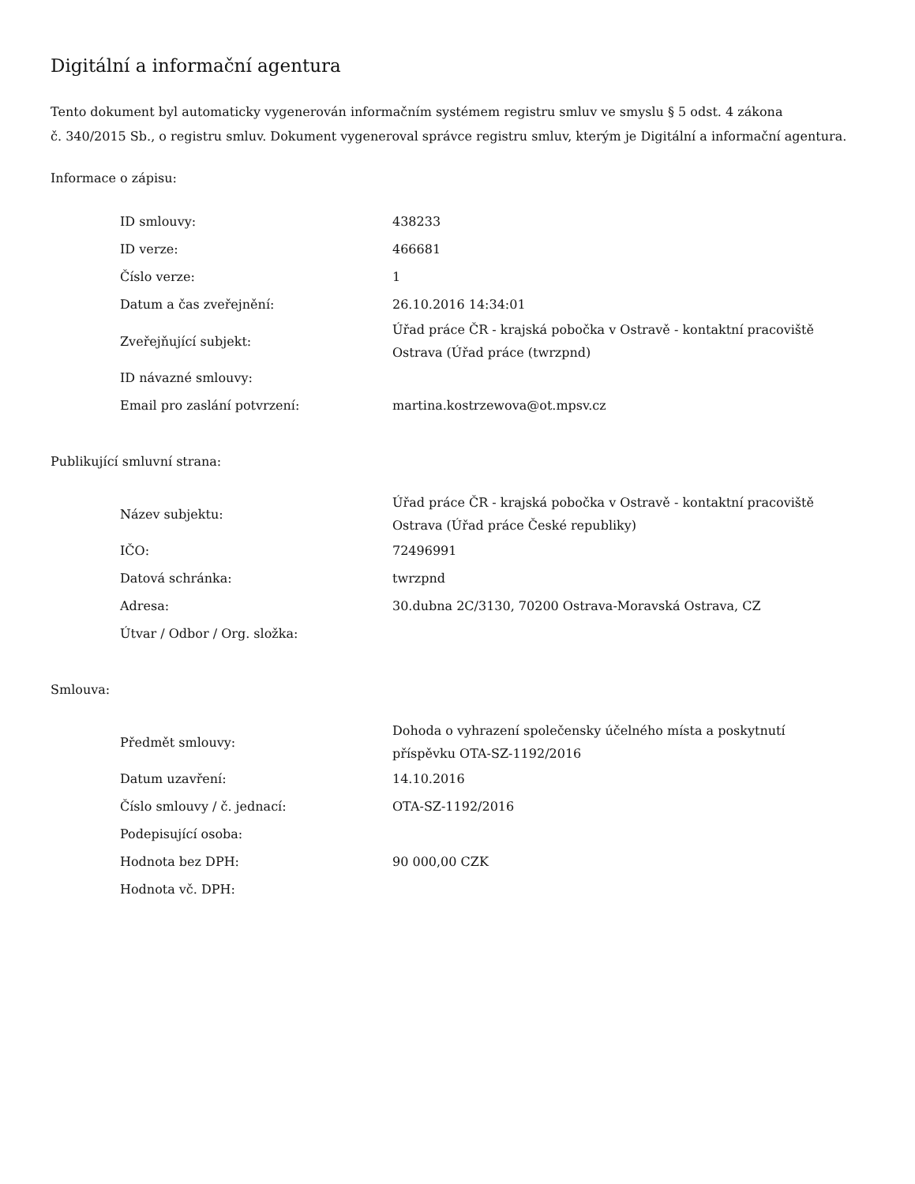Digitální a informační agentura
Tento dokument byl automaticky vygenerován informačním systémem registru smluv ve smyslu § 5 odst. 4 zákona
č. 340/2015 Sb., o registru smluv. Dokument vygeneroval správce registru smluv, kterým je Digitální a informační agentura.
Informace o zápisu:
| ID smlouvy: | 438233 |
| ID verze: | 466681 |
| Číslo verze: | 1 |
| Datum a čas zveřejnění: | 26.10.2016 14:34:01 |
| Zveřejňující subjekt: | Úřad práce ČR - krajská pobočka v Ostravě - kontaktní pracoviště Ostrava (Úřad práce (twrzpnd) |
| ID návazné smlouvy: | |
| Email pro zaslání potvrzení: | martina.kostrzewova@ot.mpsv.cz |
Publikující smluvní strana:
| Název subjektu: | Úřad práce ČR - krajská pobočka v Ostravě - kontaktní pracoviště Ostrava (Úřad práce České republiky) |
| IČO: | 72496991 |
| Datová schránka: | twrzpnd |
| Adresa: | 30.dubna 2C/3130, 70200 Ostrava-Moravská Ostrava, CZ |
| Útvar / Odbor / Org. složka: | |
Smlouva:
| Předmět smlouvy: | Dohoda o vyhrazení společensky účelného místa a poskytnutí příspěvku OTA-SZ-1192/2016 |
| Datum uzavření: | 14.10.2016 |
| Číslo smlouvy / č. jednací: | OTA-SZ-1192/2016 |
| Podepisující osoba: | |
| Hodnota bez DPH: | 90 000,00 CZK |
| Hodnota vč. DPH: | |